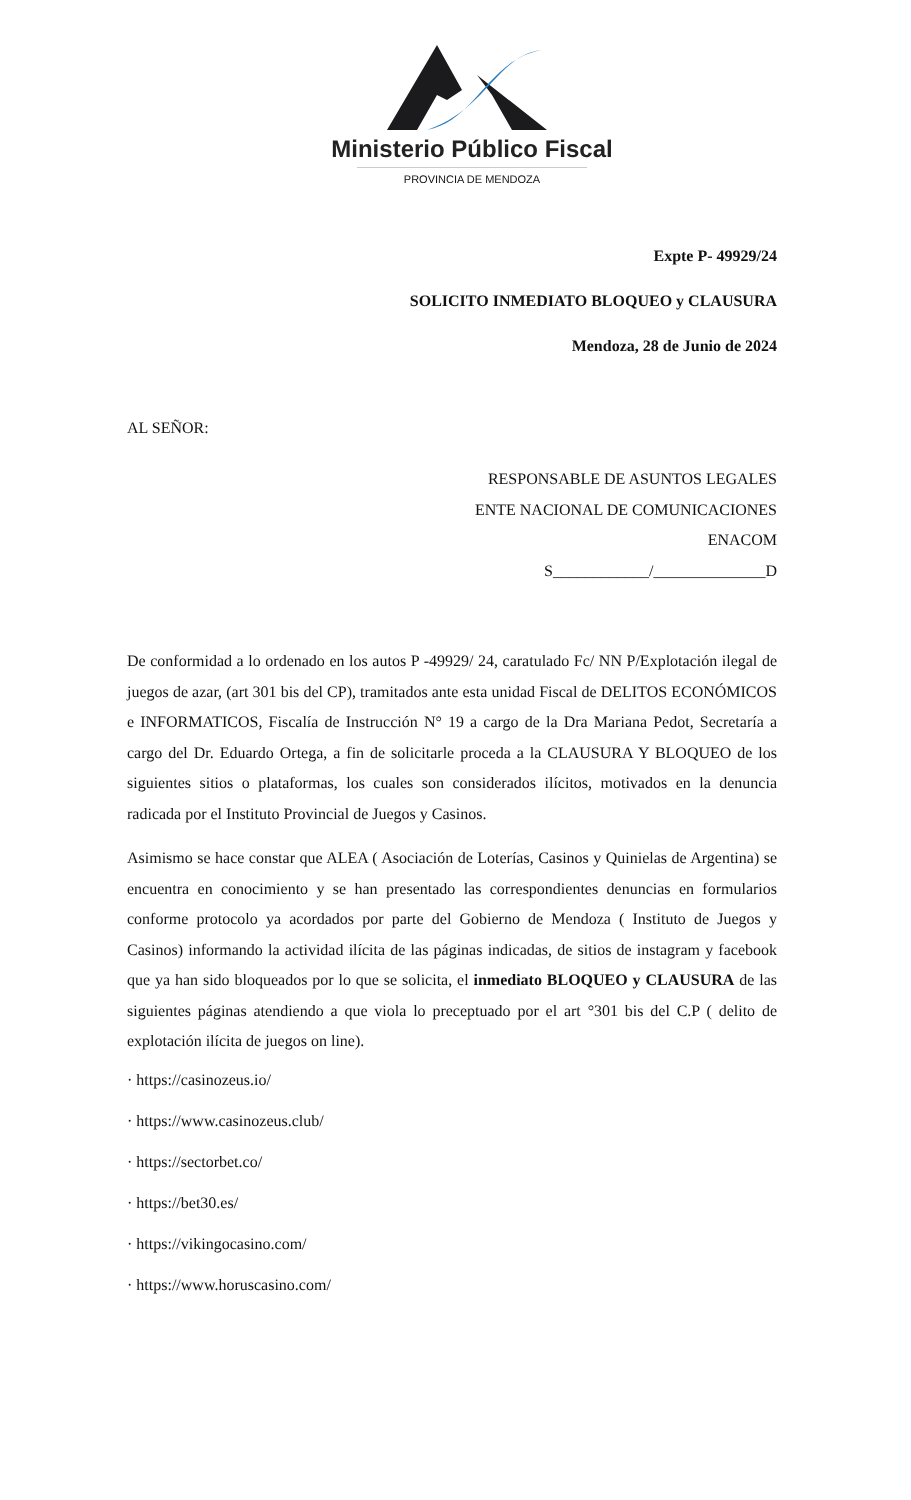Ministerio Público Fiscal
PROVINCIA DE MENDOZA
Expte P- 49929/24
SOLICITO INMEDIATO BLOQUEO y CLAUSURA
Mendoza, 28 de Junio de 2024
AL SEÑOR:
RESPONSABLE DE ASUNTOS LEGALES
ENTE NACIONAL DE COMUNICACIONES
ENACOM
S____________/______________D
De conformidad a lo ordenado en los autos P -49929/ 24, caratulado Fc/ NN P/Explotación ilegal de juegos de azar, (art 301 bis del CP), tramitados ante esta unidad Fiscal de DELITOS ECONÓMICOS e INFORMATICOS, Fiscalía de Instrucción N° 19 a cargo de la Dra Mariana Pedot, Secretaría a cargo del Dr. Eduardo Ortega, a fin de solicitarle proceda a la CLAUSURA Y BLOQUEO de los siguientes sitios o plataformas, los cuales son considerados ilícitos, motivados en la denuncia radicada por el Instituto Provincial de Juegos y Casinos.
Asimismo se hace constar que ALEA ( Asociación de Loterías, Casinos y Quinielas de Argentina) se encuentra en conocimiento y se han presentado las correspondientes denuncias en formularios conforme protocolo ya acordados por parte del Gobierno de Mendoza ( Instituto de Juegos y Casinos) informando la actividad ilícita de las páginas indicadas, de sitios de instagram y facebook que ya han sido bloqueados por lo que se solicita, el inmediato BLOQUEO y CLAUSURA de las siguientes páginas atendiendo a que viola lo preceptuado por el art °301 bis del C.P ( delito de explotación ilícita de juegos on line).
· https://casinozeus.io/
· https://www.casinozeus.club/
· https://sectorbet.co/
· https://bet30.es/
· https://vikingocasino.com/
· https://www.horuscasino.com/